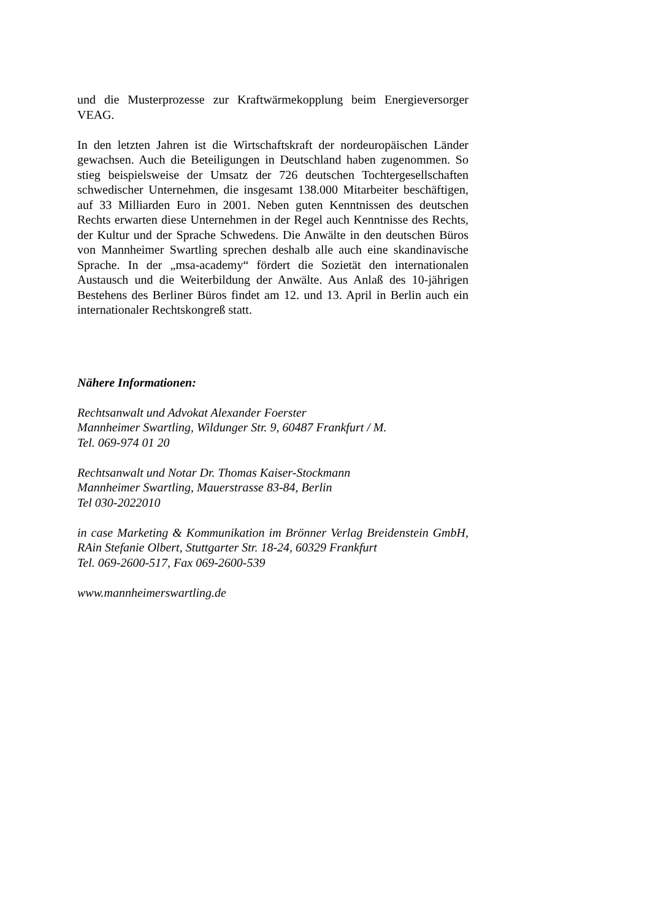und die Musterprozesse zur Kraftwärmekopplung beim Energieversorger VEAG.
In den letzten Jahren ist die Wirtschaftskraft der nordeuropäischen Länder gewachsen. Auch die Beteiligungen in Deutschland haben zugenommen. So stieg beispielsweise der Umsatz der 726 deutschen Tochtergesellschaften schwedischer Unternehmen, die insgesamt 138.000 Mitarbeiter beschäftigen, auf 33 Milliarden Euro in 2001. Neben guten Kenntnissen des deutschen Rechts erwarten diese Unternehmen in der Regel auch Kenntnisse des Rechts, der Kultur und der Sprache Schwedens. Die Anwälte in den deutschen Büros von Mannheimer Swartling sprechen deshalb alle auch eine skandinavische Sprache. In der „msa-academy“ fördert die Sozietät den internationalen Austausch und die Weiterbildung der Anwälte. Aus Anlaß des 10-jährigen Bestehens des Berliner Büros findet am 12. und 13. April in Berlin auch ein internationaler Rechtskongreß statt.
Nähere Informationen:
Rechtsanwalt und Advokat Alexander Foerster
Mannheimer Swartling, Wildunger Str. 9, 60487 Frankfurt / M.
Tel. 069-974 01 20
Rechtsanwalt und Notar Dr. Thomas Kaiser-Stockmann
Mannheimer Swartling, Mauerstrasse 83-84, Berlin
Tel 030-2022010
in case Marketing & Kommunikation im Brönner Verlag Breidenstein GmbH, RAin Stefanie Olbert, Stuttgarter Str. 18-24, 60329 Frankfurt
Tel. 069-2600-517, Fax 069-2600-539
www.mannheimerswartling.de